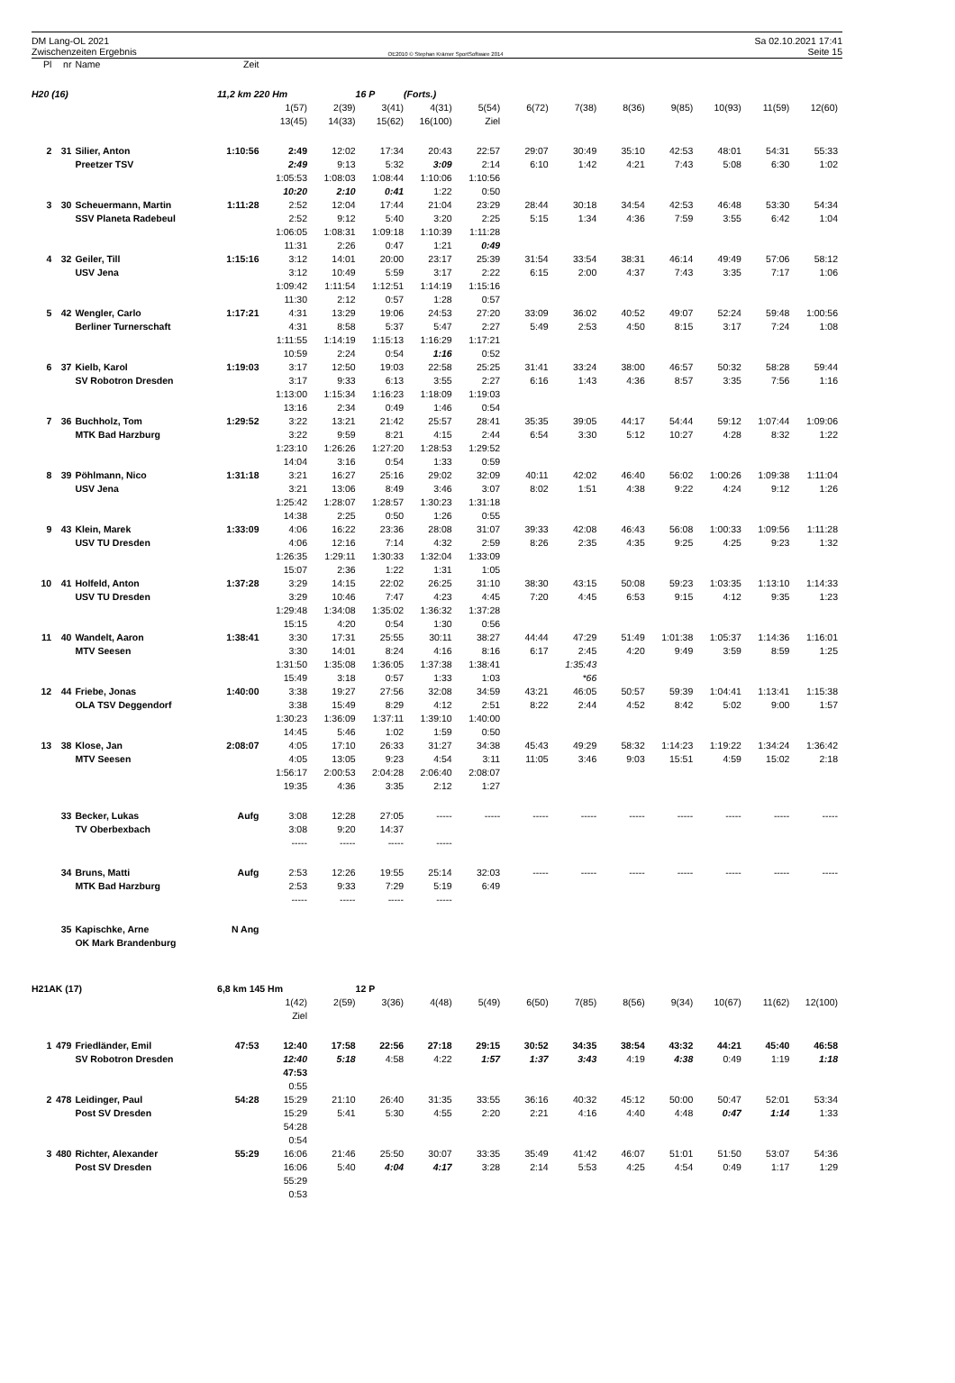DM Lang-OL 2021
Zwischenzeiten Ergebnis
OE2010 © Stephan Krämer SportSoftware 2014
Sa 02.10.2021 17:41
Seite 15
| Pl | nr | Name | Zeit | | | | | | | | | | | | |
| --- | --- | --- | --- | --- | --- | --- | --- | --- | --- | --- | --- | --- | --- | --- | --- |
| H20 (16) | | | 11,2 km 220 Hm | | | 16 P | (Forts.) | | | | | | | | |
| | | | | 1(57) | 2(39) | 3(41) | 4(31) | 5(54) | 6(72) | 7(38) | 8(36) | 9(85) | 10(93) | 11(59) | 12(60) |
| | | | | 13(45) | 14(33) | 15(62) | 16(100) | Ziel | | | | | | | |
| 2 | 31 | Silier, Anton | 1:10:56 | 2:49 | 12:02 | 17:34 | 20:43 | 22:57 | 29:07 | 30:49 | 35:10 | 42:53 | 48:01 | 54:31 | 55:33 |
| | | Preetzer TSV | | 2:49 | 9:13 | 5:32 | 3:09 | 2:14 | 6:10 | 1:42 | 4:21 | 7:43 | 5:08 | 6:30 | 1:02 |
| | | | | 1:05:53 | 1:08:03 | 1:08:44 | 1:10:06 | 1:10:56 | | | | | | | |
| | | | | 10:20 | 2:10 | 0:41 | 1:22 | 0:50 | | | | | | | |
| 3 | 30 | Scheuermann, Martin | 1:11:28 | 2:52 | 12:04 | 17:44 | 21:04 | 23:29 | 28:44 | 30:18 | 34:54 | 42:53 | 46:48 | 53:30 | 54:34 |
| | | SSV Planeta Radebeul | | 2:52 | 9:12 | 5:40 | 3:20 | 2:25 | 5:15 | 1:34 | 4:36 | 7:59 | 3:55 | 6:42 | 1:04 |
| | | | | 1:06:05 | 1:08:31 | 1:09:18 | 1:10:39 | 1:11:28 | | | | | | | |
| | | | | 11:31 | 2:26 | 0:47 | 1:21 | 0:49 | | | | | | | |
| 4 | 32 | Geiler, Till | 1:15:16 | 3:12 | 14:01 | 20:00 | 23:17 | 25:39 | 31:54 | 33:54 | 38:31 | 46:14 | 49:49 | 57:06 | 58:12 |
| | | USV Jena | | 3:12 | 10:49 | 5:59 | 3:17 | 2:22 | 6:15 | 2:00 | 4:37 | 7:43 | 3:35 | 7:17 | 1:06 |
| | | | | 1:09:42 | 1:11:54 | 1:12:51 | 1:14:19 | 1:15:16 | | | | | | | |
| | | | | 11:30 | 2:12 | 0:57 | 1:28 | 0:57 | | | | | | | |
| 5 | 42 | Wengler, Carlo | 1:17:21 | 4:31 | 13:29 | 19:06 | 24:53 | 27:20 | 33:09 | 36:02 | 40:52 | 49:07 | 52:24 | 59:48 | 1:00:56 |
| | | Berliner Turnerschaft | | 4:31 | 8:58 | 5:37 | 5:47 | 2:27 | 5:49 | 2:53 | 4:50 | 8:15 | 3:17 | 7:24 | 1:08 |
| | | | | 1:11:55 | 1:14:19 | 1:15:13 | 1:16:29 | 1:17:21 | | | | | | | |
| | | | | 10:59 | 2:24 | 0:54 | 1:16 | 0:52 | | | | | | | |
| 6 | 37 | Kielb, Karol | 1:19:03 | 3:17 | 12:50 | 19:03 | 22:58 | 25:25 | 31:41 | 33:24 | 38:00 | 46:57 | 50:32 | 58:28 | 59:44 |
| | | SV Robotron Dresden | | 3:17 | 9:33 | 6:13 | 3:55 | 2:27 | 6:16 | 1:43 | 4:36 | 8:57 | 3:35 | 7:56 | 1:16 |
| | | | | 1:13:00 | 1:15:34 | 1:16:23 | 1:18:09 | 1:19:03 | | | | | | | |
| | | | | 13:16 | 2:34 | 0:49 | 1:46 | 0:54 | | | | | | | |
| 7 | 36 | Buchholz, Tom | 1:29:52 | 3:22 | 13:21 | 21:42 | 25:57 | 28:41 | 35:35 | 39:05 | 44:17 | 54:44 | 59:12 | 1:07:44 | 1:09:06 |
| | | MTK Bad Harzburg | | 3:22 | 9:59 | 8:21 | 4:15 | 2:44 | 6:54 | 3:30 | 5:12 | 10:27 | 4:28 | 8:32 | 1:22 |
| | | | | 1:23:10 | 1:26:26 | 1:27:20 | 1:28:53 | 1:29:52 | | | | | | | |
| | | | | 14:04 | 3:16 | 0:54 | 1:33 | 0:59 | | | | | | | |
| 8 | 39 | Pöhlmann, Nico | 1:31:18 | 3:21 | 16:27 | 25:16 | 29:02 | 32:09 | 40:11 | 42:02 | 46:40 | 56:02 | 1:00:26 | 1:09:38 | 1:11:04 |
| | | USV Jena | | 3:21 | 13:06 | 8:49 | 3:46 | 3:07 | 8:02 | 1:51 | 4:38 | 9:22 | 4:24 | 9:12 | 1:26 |
| | | | | 1:25:42 | 1:28:07 | 1:28:57 | 1:30:23 | 1:31:18 | | | | | | | |
| | | | | 14:38 | 2:25 | 0:50 | 1:26 | 0:55 | | | | | | | |
| 9 | 43 | Klein, Marek | 1:33:09 | 4:06 | 16:22 | 23:36 | 28:08 | 31:07 | 39:33 | 42:08 | 46:43 | 56:08 | 1:00:33 | 1:09:56 | 1:11:28 |
| | | USV TU Dresden | | 4:06 | 12:16 | 7:14 | 4:32 | 2:59 | 8:26 | 2:35 | 4:35 | 9:25 | 4:25 | 9:23 | 1:32 |
| | | | | 1:26:35 | 1:29:11 | 1:30:33 | 1:32:04 | 1:33:09 | | | | | | | |
| | | | | 15:07 | 2:36 | 1:22 | 1:31 | 1:05 | | | | | | | |
| 10 | 41 | Holfeld, Anton | 1:37:28 | 3:29 | 14:15 | 22:02 | 26:25 | 31:10 | 38:30 | 43:15 | 50:08 | 59:23 | 1:03:35 | 1:13:10 | 1:14:33 |
| | | USV TU Dresden | | 3:29 | 10:46 | 7:47 | 4:23 | 4:45 | 7:20 | 4:45 | 6:53 | 9:15 | 4:12 | 9:35 | 1:23 |
| | | | | 1:29:48 | 1:34:08 | 1:35:02 | 1:36:32 | 1:37:28 | | | | | | | |
| | | | | 15:15 | 4:20 | 0:54 | 1:30 | 0:56 | | | | | | | |
| 11 | 40 | Wandelt, Aaron | 1:38:41 | 3:30 | 17:31 | 25:55 | 30:11 | 38:27 | 44:44 | 47:29 | 51:49 | 1:01:38 | 1:05:37 | 1:14:36 | 1:16:01 |
| | | MTV Seesen | | 3:30 | 14:01 | 8:24 | 4:16 | 8:16 | 6:17 | 2:45 | 4:20 | 9:49 | 3:59 | 8:59 | 1:25 |
| | | | | 1:31:50 | 1:35:08 | 1:36:05 | 1:37:38 | 1:38:41 | | 1:35:43 | | | | | |
| | | | | 15:49 | 3:18 | 0:57 | 1:33 | 1:03 | | *66 | | | | | |
| 12 | 44 | Friebe, Jonas | 1:40:00 | 3:38 | 19:27 | 27:56 | 32:08 | 34:59 | 43:21 | 46:05 | 50:57 | 59:39 | 1:04:41 | 1:13:41 | 1:15:38 |
| | | OLA TSV Deggendorf | | 3:38 | 15:49 | 8:29 | 4:12 | 2:51 | 8:22 | 2:44 | 4:52 | 8:42 | 5:02 | 9:00 | 1:57 |
| | | | | 1:30:23 | 1:36:09 | 1:37:11 | 1:39:10 | 1:40:00 | | | | | | | |
| | | | | 14:45 | 5:46 | 1:02 | 1:59 | 0:50 | | | | | | | |
| 13 | 38 | Klose, Jan | 2:08:07 | 4:05 | 17:10 | 26:33 | 31:27 | 34:38 | 45:43 | 49:29 | 58:32 | 1:14:23 | 1:19:22 | 1:34:24 | 1:36:42 |
| | | MTV Seesen | | 4:05 | 13:05 | 9:23 | 4:54 | 3:11 | 11:05 | 3:46 | 9:03 | 15:51 | 4:59 | 15:02 | 2:18 |
| | | | | 1:56:17 | 2:00:53 | 2:04:28 | 2:06:40 | 2:08:07 | | | | | | | |
| | | | | 19:35 | 4:36 | 3:35 | 2:12 | 1:27 | | | | | | | |
| | 33 | Becker, Lukas | Aufg | 3:08 | 12:28 | 27:05 | ----- | ----- | ----- | ----- | ----- | ----- | ----- | ----- | ----- |
| | | TV Oberbexbach | | 3:08 | 9:20 | 14:37 | | | | | | | | | |
| | | | | ----- | ----- | ----- | ----- | | | | | | | | |
| | 34 | Bruns, Matti | Aufg | 2:53 | 12:26 | 19:55 | 25:14 | 32:03 | ----- | ----- | ----- | ----- | ----- | ----- | ----- |
| | | MTK Bad Harzburg | | 2:53 | 9:33 | 7:29 | 5:19 | 6:49 | | | | | | | |
| | | | | ----- | ----- | ----- | ----- | | | | | | | | |
| | 35 | Kapischke, Arne | N Ang | | | | | | | | | | | | |
| | | OK Mark Brandenburg | | | | | | | | | | | | | |
| H21AK (17) | | | 6,8 km 145 Hm | | | 12 P | | | | | | | | | |
| | | | | 1(42) | 2(59) | 3(36) | 4(48) | 5(49) | 6(50) | 7(85) | 8(56) | 9(34) | 10(67) | 11(62) | 12(100) |
| | | | | Ziel | | | | | | | | | | | |
| 1 | 479 | Friedländer, Emil | 47:53 | 12:40 | 17:58 | 22:56 | 27:18 | 29:15 | 30:52 | 34:35 | 38:54 | 43:32 | 44:21 | 45:40 | 46:58 |
| | | SV Robotron Dresden | | 12:40 | 5:18 | 4:58 | 4:22 | 1:57 | 1:37 | 3:43 | 4:19 | 4:38 | 0:49 | 1:19 | 1:18 |
| | | | | 47:53 | | | | | | | | | | | |
| | | | | 0:55 | | | | | | | | | | | |
| 2 | 478 | Leidinger, Paul | 54:28 | 15:29 | 21:10 | 26:40 | 31:35 | 33:55 | 36:16 | 40:32 | 45:12 | 50:00 | 50:47 | 52:01 | 53:34 |
| | | Post SV Dresden | | 15:29 | 5:41 | 5:30 | 4:55 | 2:20 | 2:21 | 4:16 | 4:40 | 4:48 | 0:47 | 1:14 | 1:33 |
| | | | | 54:28 | | | | | | | | | | | |
| | | | | 0:54 | | | | | | | | | | | |
| 3 | 480 | Richter, Alexander | 55:29 | 16:06 | 21:46 | 25:50 | 30:07 | 33:35 | 35:49 | 41:42 | 46:07 | 51:01 | 51:50 | 53:07 | 54:36 |
| | | Post SV Dresden | | 16:06 | 5:40 | 4:04 | 4:17 | 3:28 | 2:14 | 5:53 | 4:25 | 4:54 | 0:49 | 1:17 | 1:29 |
| | | | | 55:29 | | | | | | | | | | | |
| | | | | 0:53 | | | | | | | | | | | |